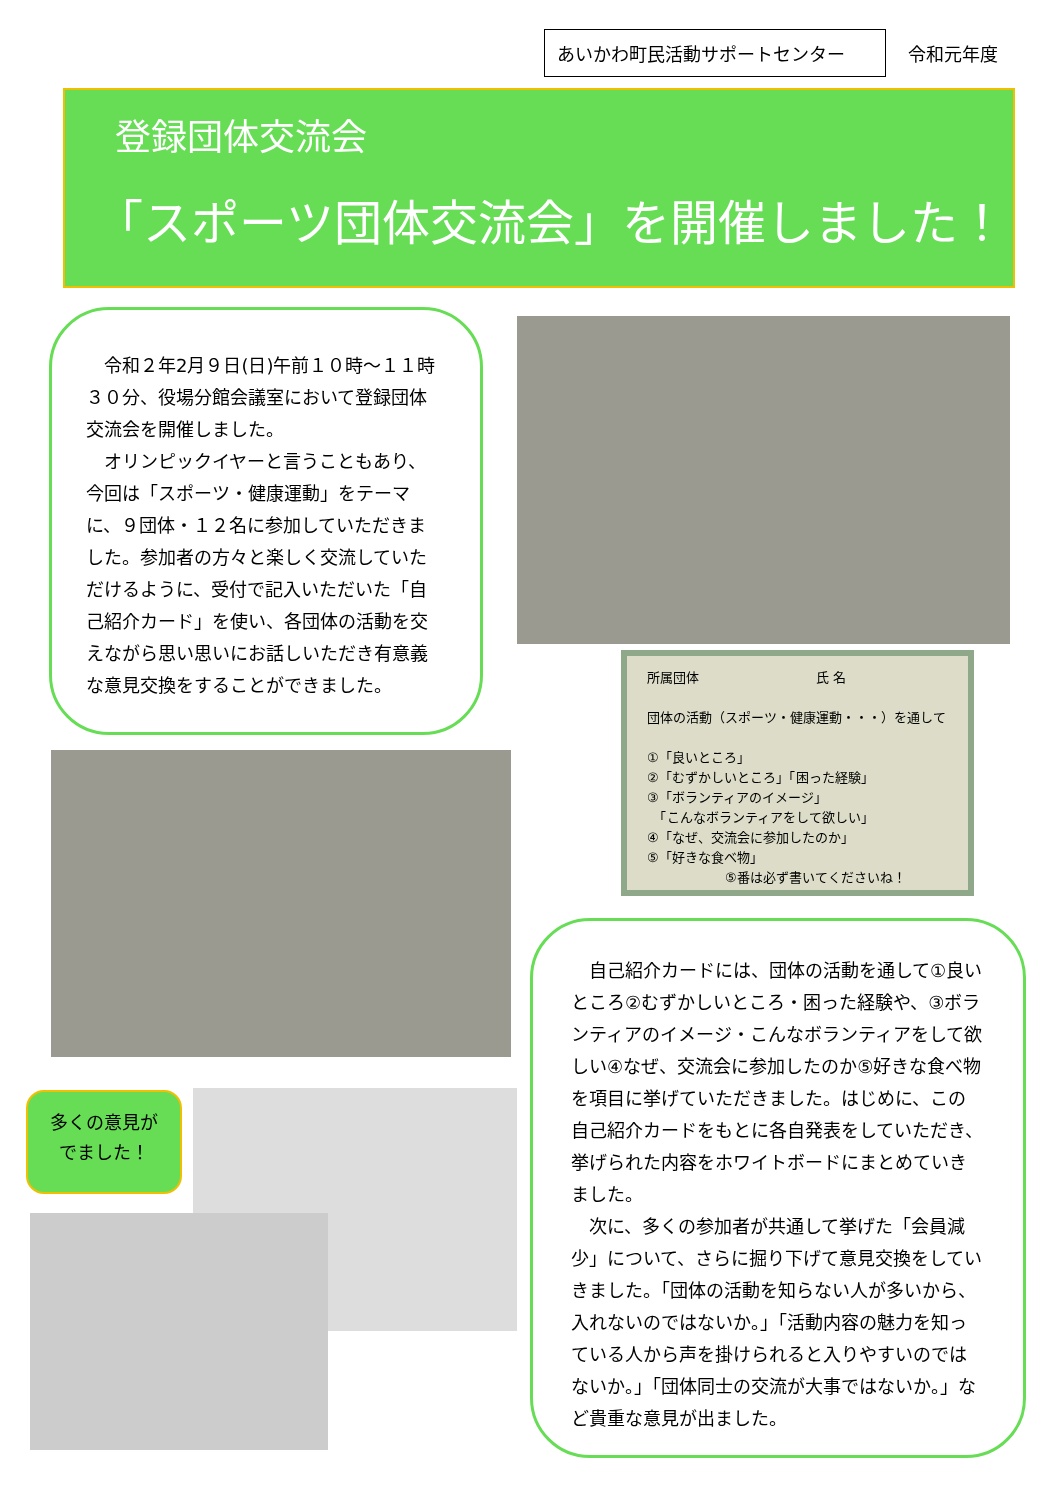あいかわ町民活動サポートセンター
令和元年度
登録団体交流会
「スポーツ団体交流会」を開催しました！
　令和２年2月９日(日)午前１０時～１１時３０分、役場分館会議室において登録団体交流会を開催しました。
　オリンピックイヤーと言うこともあり、今回は「スポーツ・健康運動」をテーマに、９団体・１２名に参加していただきました。参加者の方々と楽しく交流していただけるように、受付で記入いただいた「自己紹介カード」を使い、各団体の活動を交えながら思い思いにお話しいただき有意義な意見交換をすることができました。
所属団体　　　　　　　　　氏 名
団体の活動（スポーツ・健康運動・・・）を通して
①「良いところ」
②「むずかしいところ」「困った経験」
③「ボランティアのイメージ」
　「こんなボランティアをして欲しい」
④「なぜ、交流会に参加したのか」
⑤「好きな食べ物」
　　　　　　⑤番は必ず書いてくださいね！
多くの意見が
でました！
　自己紹介カードには、団体の活動を通して①良いところ②むずかしいところ・困った経験や、③ボランティアのイメージ・こんなボランティアをして欲しい④なぜ、交流会に参加したのか⑤好きな食べ物を項目に挙げていただきました。はじめに、この自己紹介カードをもとに各自発表をしていただき、挙げられた内容をホワイトボードにまとめていきました。
　次に、多くの参加者が共通して挙げた「会員減少」について、さらに掘り下げて意見交換をしていきました。「団体の活動を知らない人が多いから、入れないのではないか。」「活動内容の魅力を知っている人から声を掛けられると入りやすいのではないか。」「団体同士の交流が大事ではないか。」など貴重な意見が出ました。